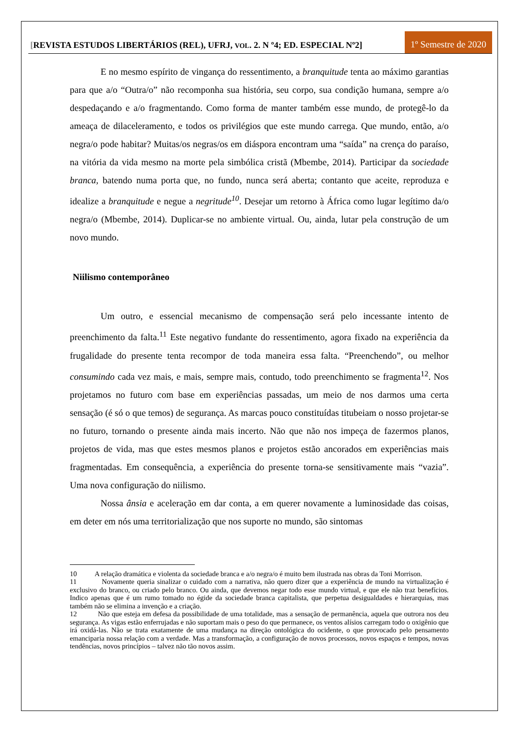[REVISTA ESTUDOS LIBERTÁRIOS (REL), UFRJ, VOL. 2. N º4; ED. ESPECIAL Nº2]
1º Semestre de 2020
E no mesmo espírito de vingança do ressentimento, a branquitude tenta ao máximo garantias para que a/o “Outra/o” não recomponha sua história, seu corpo, sua condição humana, sempre a/o despedaçando e a/o fragmentando. Como forma de manter também esse mundo, de protegê-lo da ameaça de dilaceleramento, e todos os privilégios que este mundo carrega. Que mundo, então, a/o negra/o pode habitar? Muitas/os negras/os em diáspora encontram uma “saída” na crença do paraíso, na vitória da vida mesmo na morte pela simbólica cristã (Mbembe, 2014). Participar da sociedade branca, batendo numa porta que, no fundo, nunca será aberta; contanto que aceite, reproduza e idealize a branquitude e negue a negritude<sup>10</sup>. Desejar um retorno à África como lugar legítimo da/o negra/o (Mbembe, 2014). Duplicar-se no ambiente virtual. Ou, ainda, lutar pela construção de um novo mundo.
Niilismo contemporâneo
Um outro, e essencial mecanismo de compensação será pelo incessante intento de preenchimento da falta.<sup>11</sup> Este negativo fundante do ressentimento, agora fixado na experiência da frugalidade do presente tenta recompor de toda maneira essa falta. “Preenchendo”, ou melhor consumindo cada vez mais, e mais, sempre mais, contudo, todo preenchimento se fragmenta<sup>12</sup>. Nos projetamos no futuro com base em experiências passadas, um meio de nos darmos uma certa sensação (é só o que temos) de segurança. As marcas pouco constituídas titubeiam o nosso projetar-se no futuro, tornando o presente ainda mais incerto. Não que não nos impeça de fazermos planos, projetos de vida, mas que estes mesmos planos e projetos estão ancorados em experiências mais fragmentadas. Em consequência, a experiência do presente torna-se sensitivamente mais “vazia”. Uma nova configuração do niilismo.
Nossa ânsia e aceleração em dar conta, a em querer novamente a luminosidade das coisas, em deter em nós uma territorialização que nos suporte no mundo, são sintomas
10 A relação dramática e violenta da sociedade branca e a/o negra/o é muito bem ilustrada nas obras da Toni Morrison.
11 Novamente queria sinalizar o cuidado com a narrativa, não quero dizer que a experiência de mundo na virtualização é exclusivo do branco, ou criado pelo branco. Ou ainda, que devemos negar todo esse mundo virtual, e que ele não traz benefícios. Indico apenas que é um rumo tomado no égide da sociedade branca capitalista, que perpetua desigualdades e hierarquias, mas também não se elimina a invenção e a criação.
12 Não que esteja em defesa da possibilidade de uma totalidade, mas a sensação de permanência, aquela que outrora nos deu segurança. As vigas estão enferrujadas e não suportam mais o peso do que permanece, os ventos alísios carregam todo o oxigênio que irá oxidá-las. Não se trata exatamente de uma mudança na direção ontológica do ocidente, o que provocado pelo pensamento emanciparia nossa relação com a verdade. Mas a transformação, a configuração de novos processos, novos espaços e tempos, novas tendências, novos princípios – talvez não tão novos assim.